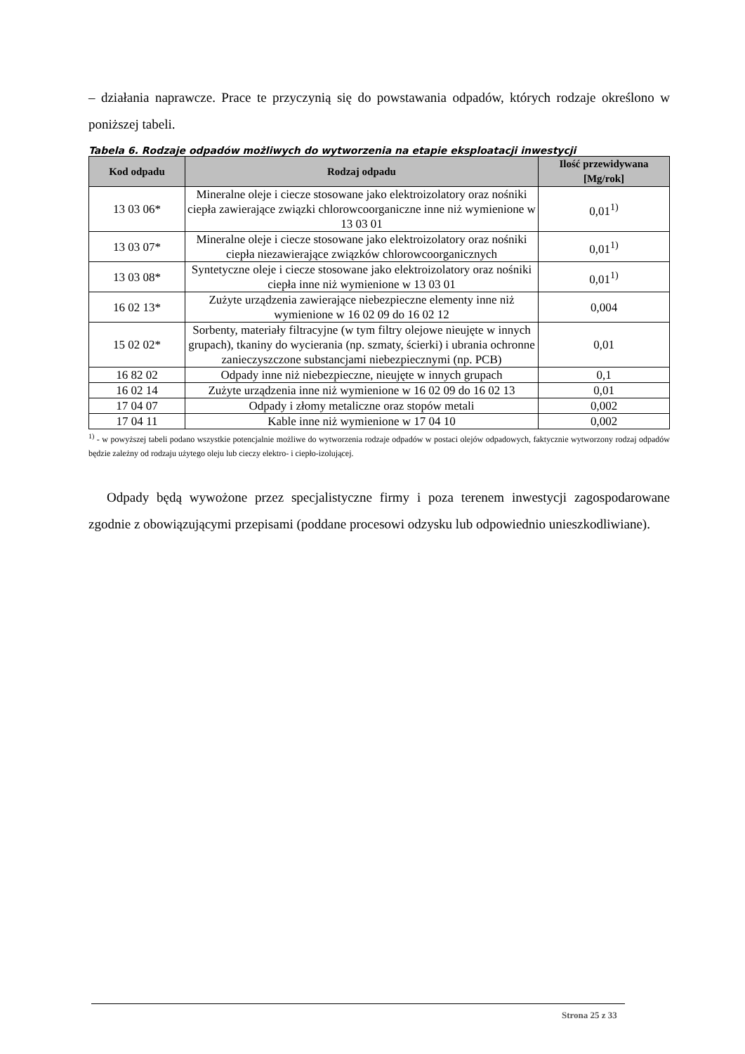– działania naprawcze. Prace te przyczynią się do powstawania odpadów, których rodzaje określono w poniższej tabeli.
Tabela 6. Rodzaje odpadów możliwych do wytworzenia na etapie eksploatacji inwestycji
| Kod odpadu | Rodzaj odpadu | Ilość przewidywana [Mg/rok] |
| --- | --- | --- |
| 13 03 06* | Mineralne oleje i ciecze stosowane jako elektroizolatory oraz nośniki ciepła zawierające związki chlorowcoorganiczne inne niż wymienione w 13 03 01 | 0,01<sup>1)</sup> |
| 13 03 07* | Mineralne oleje i ciecze stosowane jako elektroizolatory oraz nośniki ciepła niezawierające związków chlorowcoorganicznych | 0,01<sup>1)</sup> |
| 13 03 08* | Syntetyczne oleje i ciecze stosowane jako elektroizolatory oraz nośniki ciepła inne niż wymienione w 13 03 01 | 0,01<sup>1)</sup> |
| 16 02 13* | Zużyte urządzenia zawierające niebezpieczne elementy inne niż wymienione w 16 02 09 do 16 02 12 | 0,004 |
| 15 02 02* | Sorbenty, materiały filtracyjne (w tym filtry olejowe nieujęte w innych grupach), tkaniny do wycierania (np. szmaty, ścierki) i ubrania ochronne zanieczyszczone substancjami niebezpiecznymi (np. PCB) | 0,01 |
| 16 82 02 | Odpady inne niż niebezpieczne, nieujęte w innych grupach | 0,1 |
| 16 02 14 | Zużyte urządzenia inne niż wymienione w 16 02 09 do 16 02 13 | 0,01 |
| 17 04 07 | Odpady i złomy metaliczne oraz stopów metali | 0,002 |
| 17 04 11 | Kable inne niż wymienione w 17 04 10 | 0,002 |
<sup>1)</sup> - w powyższej tabeli podano wszystkie potencjalnie możliwe do wytworzenia rodzaje odpadów w postaci olejów odpadowych, faktycznie wytworzony rodzaj odpadów będzie zależny od rodzaju użytego oleju lub cieczy elektro- i ciepło-izolującej.
Odpady będą wywożone przez specjalistyczne firmy i poza terenem inwestycji zagospodarowane zgodnie z obowiązującymi przepisami (poddane procesowi odzysku lub odpowiednio unieszkodliwiane).
Strona 25 z 33